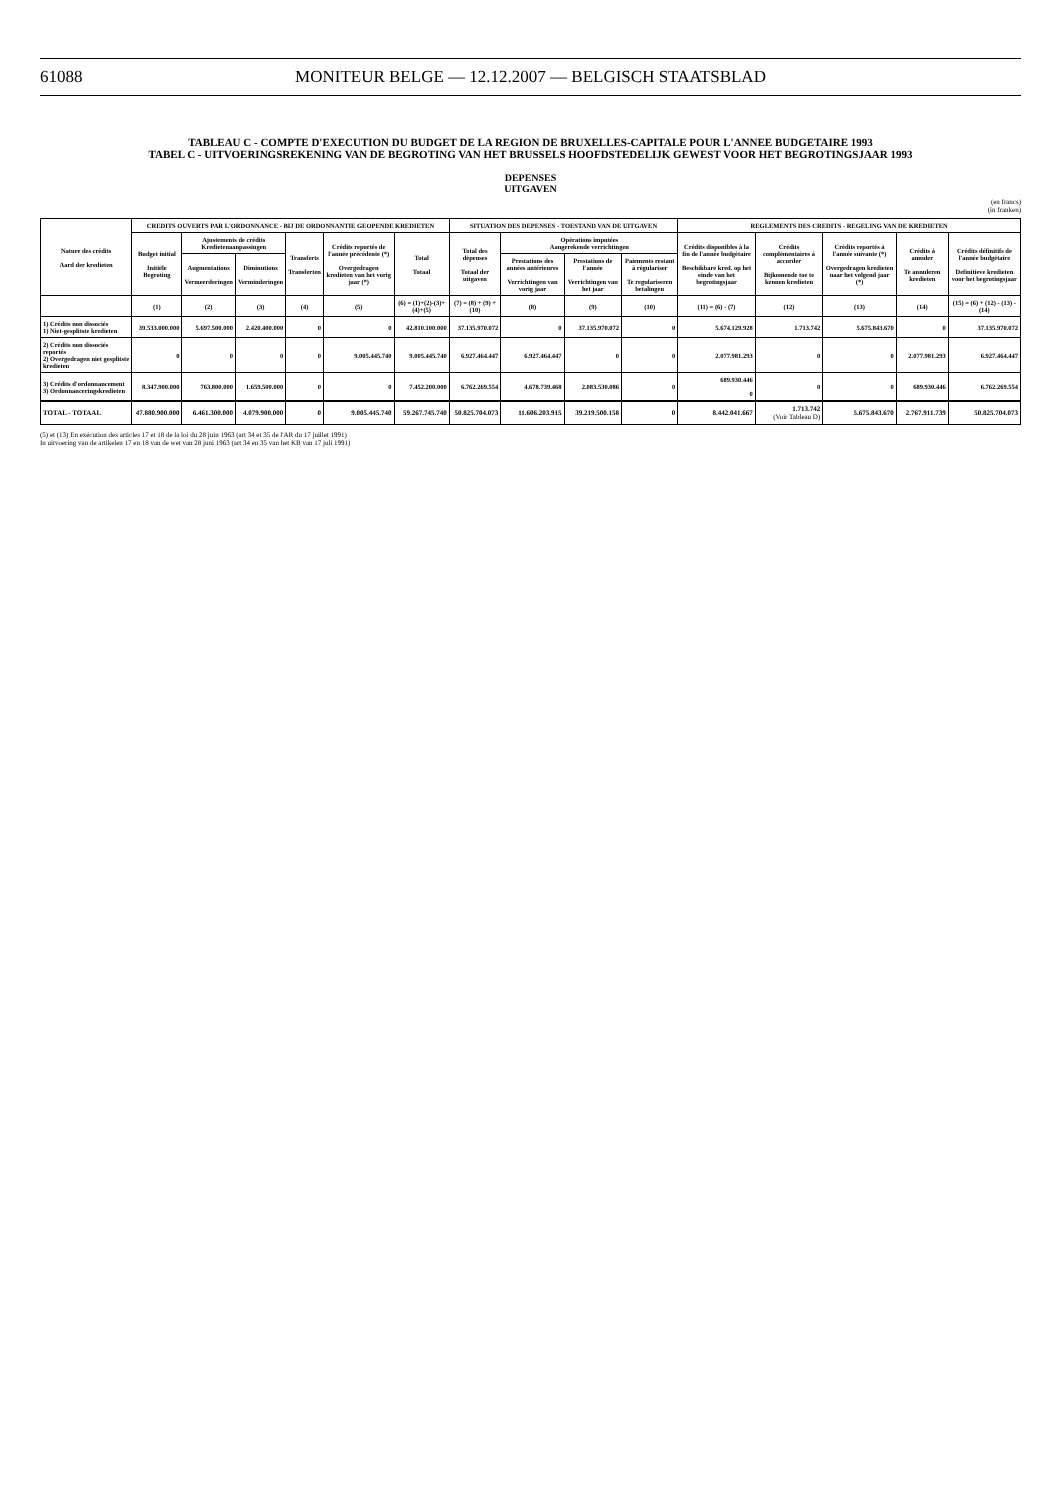61088
MONITEUR BELGE — 12.12.2007 — BELGISCH STAATSBLAD
TABLEAU C - COMPTE D'EXECUTION DU BUDGET DE LA REGION DE BRUXELLES-CAPITALE POUR L'ANNEE BUDGETAIRE 1993
TABEL C - UITVOERINGSREKENING VAN DE BEGROTING VAN HET BRUSSELS HOOFDSTEDELIJK GEWEST VOOR HET BEGROTINGSJAAR 1993
DEPENSES
UITGAVEN
(en francs)
(in franken)
| Nature des crédits Aard der kredieten | CREDITS OUVERTS PAR L'ORDONNANCE - BIJ DE ORDONNANTIE GEOPENDE KREDIETEN | | | | | | SITUATION DES DEPENSES - TOESTAND VAN DE UITGAVEN | | | | REGLEMENTS DES CREDITS - REGELING VAN DE KREDIETEN | | | | |
| --- | --- | --- | --- | --- | --- | --- | --- | --- | --- | --- | --- | --- | --- | --- | --- |
| | Budget initial Initiële Begroting | Ajustements de crédits Kredietenaanpassingen | | Transferts Transferten | Crédits reportés de l'année précédente (*) Overgedragen kredieten van het vorig jaar (*) | Total Totaal | Total des dépenses Totaal der uitgaven | Opérations imputées Aangerekende verrichtingen | | | Crédits disponibles à la fin de l'année budgétaire Beschikbare kred. op het einde van het begrotingsjaar | Crédits complémentaires à accorder Bijkomende toe te kennen kredieten | Crédits reportés à l'année suivante (*) Overgedragen kredieten naar het volgend jaar (*) | Crédits à annuler Te annuleren kredieten | Crédits définitifs de l'année budgétaire Definitieve kredieten voor het begrotingsjaar |
| | | Augmentations Vermeerderingen | Diminutions Verminderingen | | | | | Prestations des années antérieures Verrichtingen van vorig jaar | Prestations de l'année Verrichtingen van het jaar | Paiements restant à régulariser Te regulariseren betalingen | | | | | |
| | (1) | (2) | (3) | (4) | (5) | (6) = (1)+(2)-(3)+(4)+(5) | (7) = (8) + (9) +(10) | (8) | (9) | (10) | (11) = (6) - (7) | (12) | (13) | (14) | (15) = (6) + (12) - (13) - (14) |
| 1) Crédits non dissociés 1) Niet-gesplitste kredieten | 39.533.000.000 | 5.697.500.000 | 2.420.400.000 | 0 | 0 | 42.810.100.000 | 37.135.970.072 | 0 | 37.135.970.072 | 0 | 5.674.129.928 | 1.713.742 | 5.675.843.670 | 0 | 37.135.970.072 |
| 2) Crédits non dissociés reportés 2) Overgedragen niet gesplitste kredieten | 0 | 0 | 0 | 0 | 9.005.445.740 | 9.005.445.740 | 6.927.464.447 | 6.927.464.447 | 0 | 0 | 2.077.981.293 | 0 | 0 | 2.077.981.293 | 6.927.464.447 |
| 3) Crédits d'ordonnancement 3) Ordonnanceringskredieten | 8.347.900.000 | 763.800.000 | 1.659.500.000 | 0 | 0 | 7.452.200.000 | 6.762.269.554 | 4.678.739.468 | 2.083.530.086 | 0 | 689.930.446 0 | 0 | 0 | 689.930.446 | 6.762.269.554 |
| TOTAL - TOTAAL | 47.880.900.000 | 6.461.300.000 | 4.079.900.000 | 0 | 9.005.445.740 | 59.267.745.740 | 50.825.704.073 | 11.606.203.915 | 39.219.500.158 | 0 | 8.442.041.667 | 1.713.742 (Voir Tableau D) | 5.675.843.670 | 2.767.911.739 | 50.825.704.073 |
(5) et (13) En exécution des articles 17 et 18 de la loi du 28 juin 1963 (art 34 et 35 de l'AR du 17 juillet 1991)
In uitvoering van de artikelen 17 en 18 van de wet van 28 juni 1963 (art 34 en 35 van het KB van 17 juli 1991)